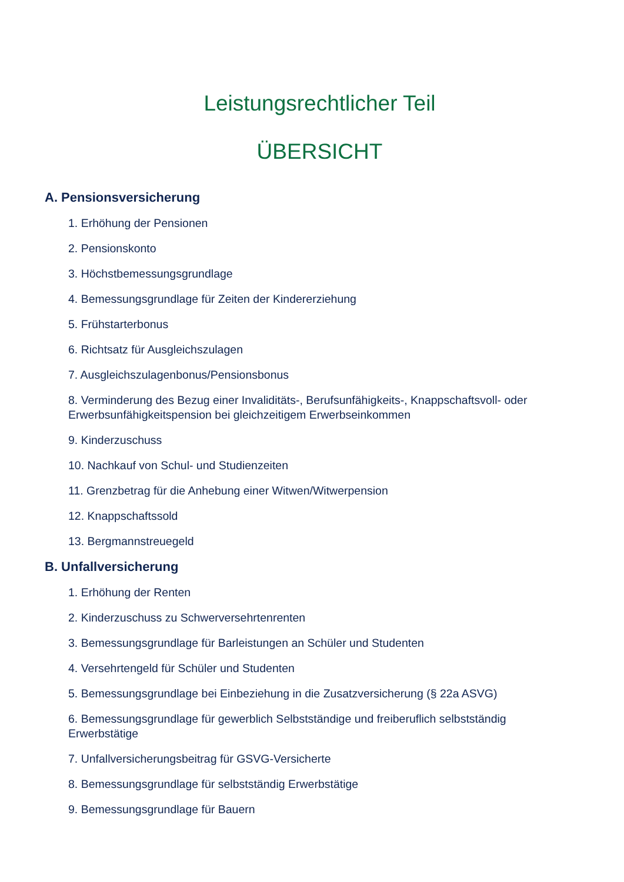Leistungsrechtlicher Teil
ÜBERSICHT
A. Pensionsversicherung
1. Erhöhung der Pensionen
2. Pensionskonto
3. Höchstbemessungsgrundlage
4. Bemessungsgrundlage für Zeiten der Kindererziehung
5. Frühstarterbonus
6. Richtsatz für Ausgleichszulagen
7. Ausgleichszulagenbonus/Pensionsbonus
8. Verminderung des Bezug einer Invaliditäts-, Berufsunfähigkeits-, Knappschaftsvoll- oder Erwerbsunfähigkeitspension bei gleichzeitigem Erwerbseinkommen
9. Kinderzuschuss
10. Nachkauf von Schul- und Studienzeiten
11. Grenzbetrag für die Anhebung einer Witwen/Witwerpension
12. Knappschaftssold
13. Bergmannstreuegeld
B. Unfallversicherung
1. Erhöhung der Renten
2. Kinderzuschuss zu Schwerversehrtenrenten
3. Bemessungsgrundlage für Barleistungen an Schüler und Studenten
4. Versehrtengeld für Schüler und Studenten
5. Bemessungsgrundlage bei Einbeziehung in die Zusatzversicherung (§ 22a ASVG)
6. Bemessungsgrundlage für gewerblich Selbstständige und freiberuflich selbstständig Erwerbstätige
7. Unfallversicherungsbeitrag für GSVG-Versicherte
8. Bemessungsgrundlage für selbstständig Erwerbstätige
9. Bemessungsgrundlage für Bauern